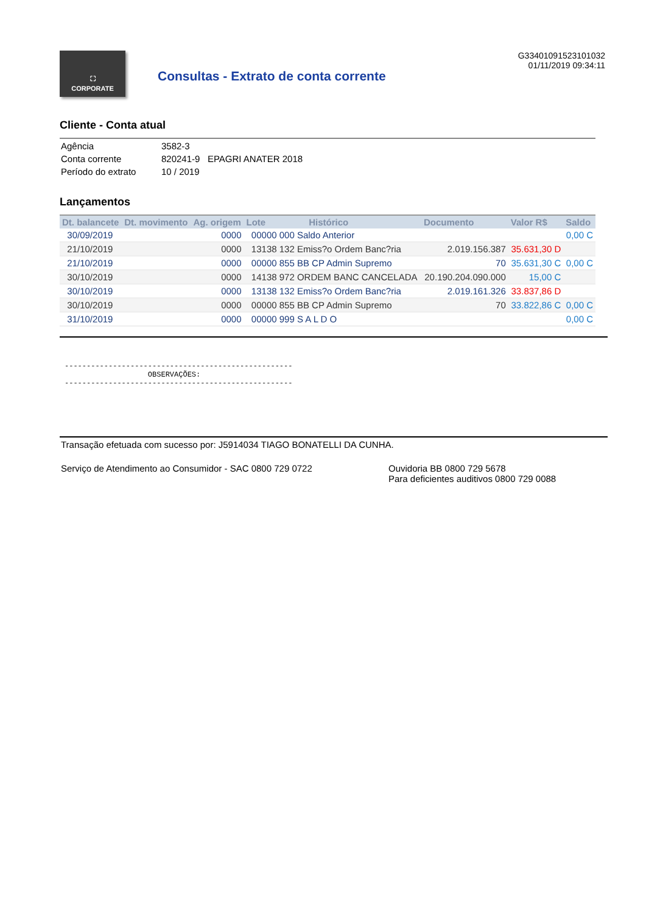⛶
CORPORATE
Consultas - Extrato de conta corrente
G33401091523101032
01/11/2019 09:34:11
Cliente - Conta atual
| Agência | 3582-3 |
| Conta corrente | 820241-9 EPAGRI ANATER 2018 |
| Período do extrato | 10 / 2019 |
Lançamentos
| Dt. balancete | Dt. movimento | Ag. origem | Lote | Histórico | Documento | Valor R$ | Saldo |
| --- | --- | --- | --- | --- | --- | --- | --- |
| 30/09/2019 | | 0000 | 00000 000 Saldo Anterior | | | | 0,00 C |
| 21/10/2019 | | 0000 | 13138 132 Emiss?o Ordem Banc?ria | | 2.019.156.387 | 35.631,30 D | |
| 21/10/2019 | | 0000 | 00000 855 BB CP Admin Supremo | | 70 | 35.631,30 C | 0,00 C |
| 30/10/2019 | | 0000 | 14138 972 ORDEM BANC CANCELADA | | 20.190.204.090.000 | 15,00 C | |
| 30/10/2019 | | 0000 | 13138 132 Emiss?o Ordem Banc?ria | | 2.019.161.326 | 33.837,86 D | |
| 30/10/2019 | | 0000 | 00000 855 BB CP Admin Supremo | | 70 | 33.822,86 C | 0,00 C |
| 31/10/2019 | | 0000 | 00000 999 S A L D O | | | | 0,00 C |
----------------------------------------------------
                   OBSERVAÇÕES:
----------------------------------------------------
Transação efetuada com sucesso por: J5914034 TIAGO BONATELLI DA CUNHA.
Serviço de Atendimento ao Consumidor - SAC 0800 729 0722 Ouvidoria BB 0800 729 5678
Para deficientes auditivos 0800 729 0088